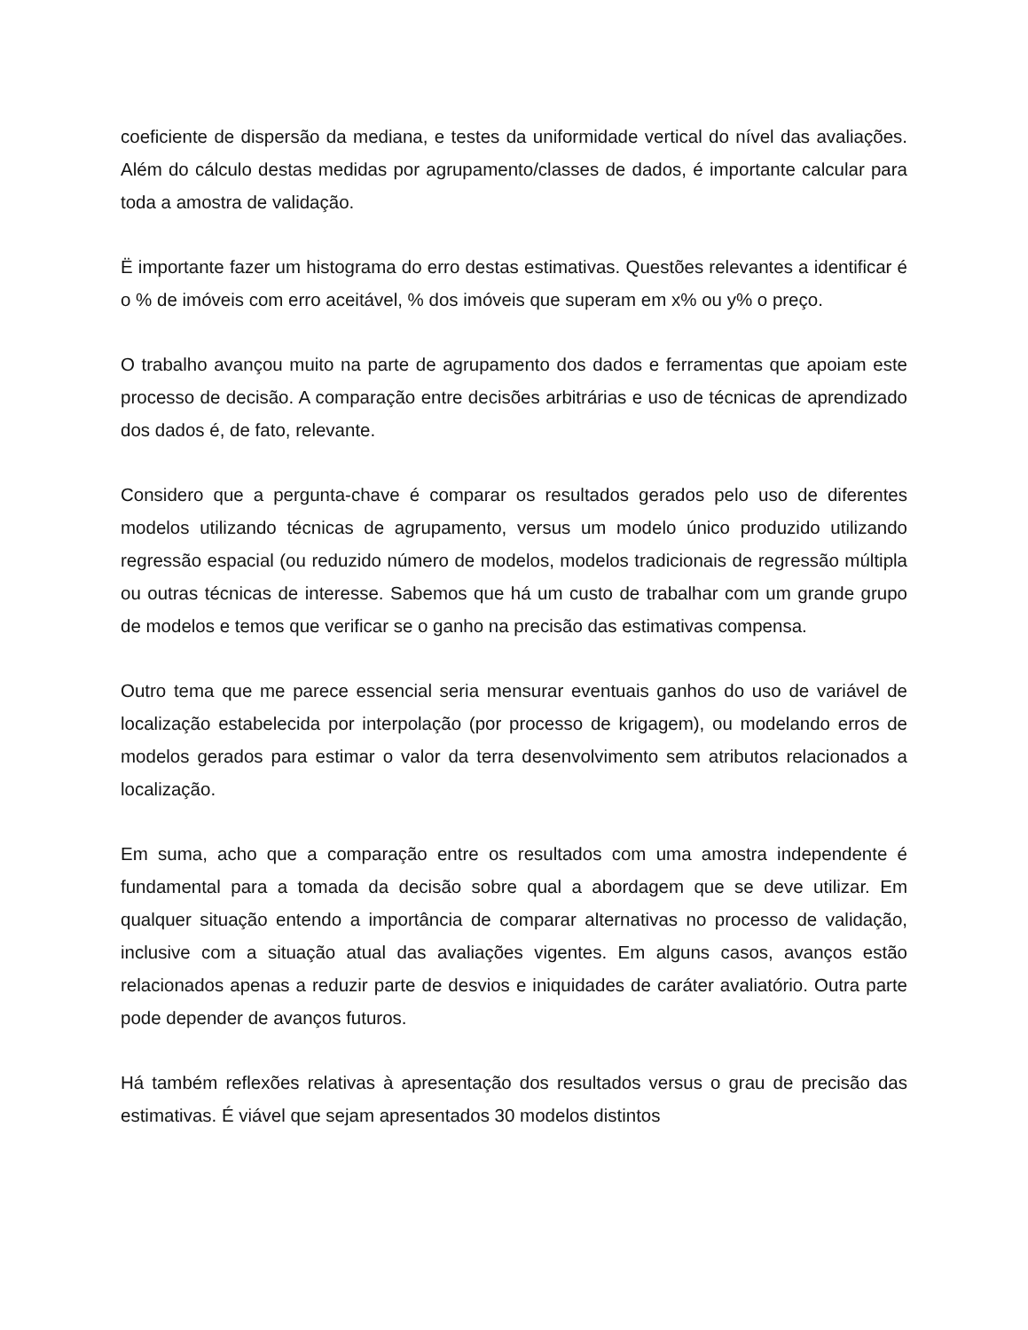coeficiente de dispersão da mediana, e testes da uniformidade vertical do nível das avaliações. Além do cálculo destas medidas por agrupamento/classes de dados, é importante calcular para toda a amostra de validação.
Ë importante fazer um histograma do erro destas estimativas. Questões relevantes a identificar é o % de imóveis com erro aceitável, % dos imóveis que superam em x% ou y% o preço.
O trabalho avançou muito na parte de agrupamento dos dados e ferramentas que apoiam este processo de decisão. A comparação entre decisões arbitrárias e uso de técnicas de aprendizado dos dados é, de fato, relevante.
Considero que a pergunta-chave é comparar os resultados gerados pelo uso de diferentes modelos utilizando técnicas de agrupamento, versus um modelo único produzido utilizando regressão espacial (ou reduzido número de modelos, modelos tradicionais de regressão múltipla ou outras técnicas de interesse. Sabemos que há um custo de trabalhar com um grande grupo de modelos e temos que verificar se o ganho na precisão das estimativas compensa.
Outro tema que me parece essencial seria mensurar eventuais ganhos do uso de variável de localização estabelecida por interpolação (por processo de krigagem), ou modelando erros de modelos gerados para estimar o valor da terra desenvolvimento sem atributos relacionados a localização.
Em suma, acho que a comparação entre os resultados com uma amostra independente é fundamental para a tomada da decisão sobre qual a abordagem que se deve utilizar. Em qualquer situação entendo a importância de comparar alternativas no processo de validação, inclusive com a situação atual das avaliações vigentes. Em alguns casos, avanços estão relacionados apenas a reduzir parte de desvios e iniquidades de caráter avaliatório. Outra parte pode depender de avanços futuros.
Há também reflexões relativas à apresentação dos resultados versus o grau de precisão das estimativas. É viável que sejam apresentados 30 modelos distintos